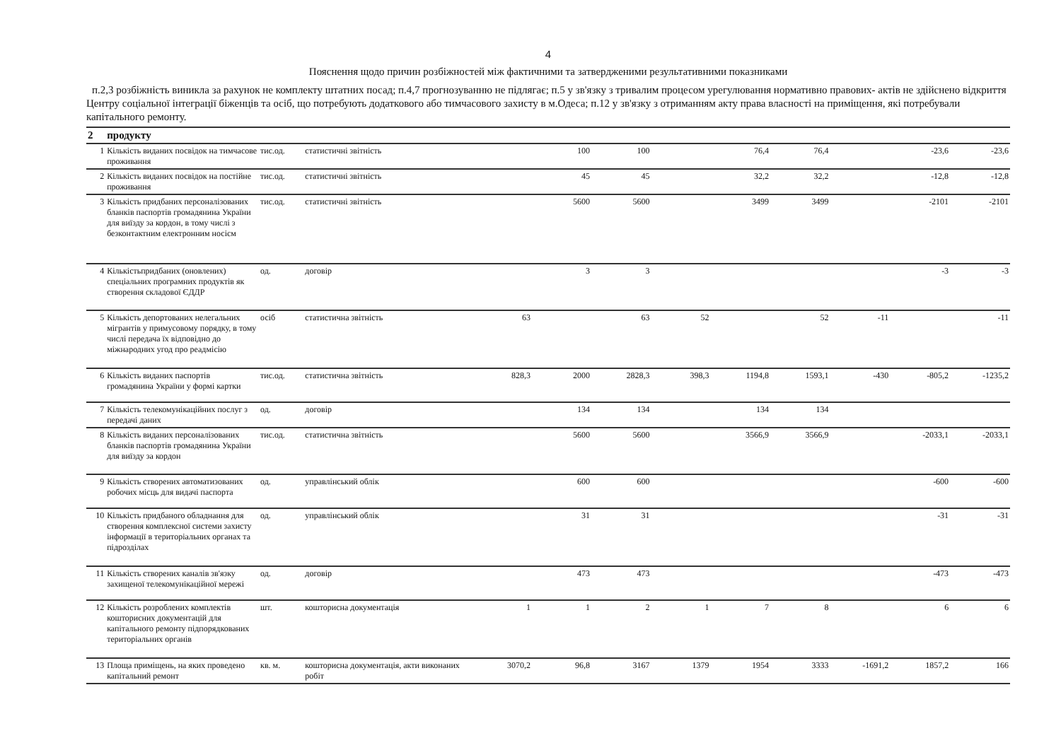4
Пояснення щодо причин розбіжностей між фактичними та затвердженими результативними показниками
п.2,3 розбіжність виникла за рахунок не комплекту штатних посад; п.4,7 прогнозуванню не підлягає; п.5 у зв'язку з тривалим процесом урегулювання нормативно правових- актів не здійснено відкриття Центру соціальної інтеграції біженців та осіб, що потребують додаткового або тимчасового захисту в м.Одеса; п.12 у зв'язку з отриманням акту права власності на приміщення, які потребували капітального ремонту.
| 2 | продукту | | | | | | | | | | | |
| 1 | Кількість виданих посвідок на тимчасове проживання | тис.од. | статистичні звітність | | 100 | 100 | | 76,4 | 76,4 | | -23,6 | -23,6 |
| 2 | Кількість виданих посвідок на постійне проживання | тис.од. | статистичні звітність | | 45 | 45 | | 32,2 | 32,2 | | -12,8 | -12,8 |
| 3 | Кількість придбаних персоналізованих бланків паспортів громадянина України для виїзду за кордон, в тому числі з безконтактним електронним носієм | тис.од. | статистичні звітність | | 5600 | 5600 | | 3499 | 3499 | | -2101 | -2101 |
| 4 | Кількістьпридбаних (оновлених) спеціальних програмних продуктів як створення складової ЄДДР | од. | договір | | 3 | 3 | | | | | -3 | -3 |
| 5 | Кількість депортованих нелегальних мігрантів у примусовому порядку, в тому числі передача їх відповідно до міжнародних угод про реадмісію | осіб | статистична звітність | 63 | | 63 | 52 | | 52 | -11 | | -11 |
| 6 | Кількість виданих паспортів громадянина України у формі картки | тис.од. | статистична звітність | 828,3 | 2000 | 2828,3 | 398,3 | 1194,8 | 1593,1 | -430 | -805,2 | -1235,2 |
| 7 | Кількість телекомунікаційних послуг з передачі даних | од. | договір | | 134 | 134 | | 134 | 134 | | | |
| 8 | Кількість виданих персоналізованих бланків паспортів громадянина України для виїзду за кордон | тис.од. | статистична звітність | | 5600 | 5600 | | 3566,9 | 3566,9 | | -2033,1 | -2033,1 |
| 9 | Кількість створених автоматизованих робочих місць для видачі паспорта | од. | управлінський облік | | 600 | 600 | | | | | -600 | -600 |
| 10 | Кількість придбаного обладнання для створення комплексної системи захисту інформації в територіальних органах та підрозділах | од. | управлінський облік | | 31 | 31 | | | | | -31 | -31 |
| 11 | Кількість створених каналів зв'язку захищеної телекомунікаційної мережі | од. | договір | | 473 | 473 | | | | | -473 | -473 |
| 12 | Кількість розроблених комплектів кошторисних документацій для капітального ремонту підпорядкованих територіальних органів | шт. | кошторисна документація | 1 | 1 | 2 | 1 | 7 | 8 | | 6 | 6 |
| 13 | Площа приміщень, на яких проведено капітальний ремонт | кв. м. | кошторисна документація, акти виконаних робіт | 3070,2 | 96,8 | 3167 | 1379 | 1954 | 3333 | -1691,2 | 1857,2 | 166 |